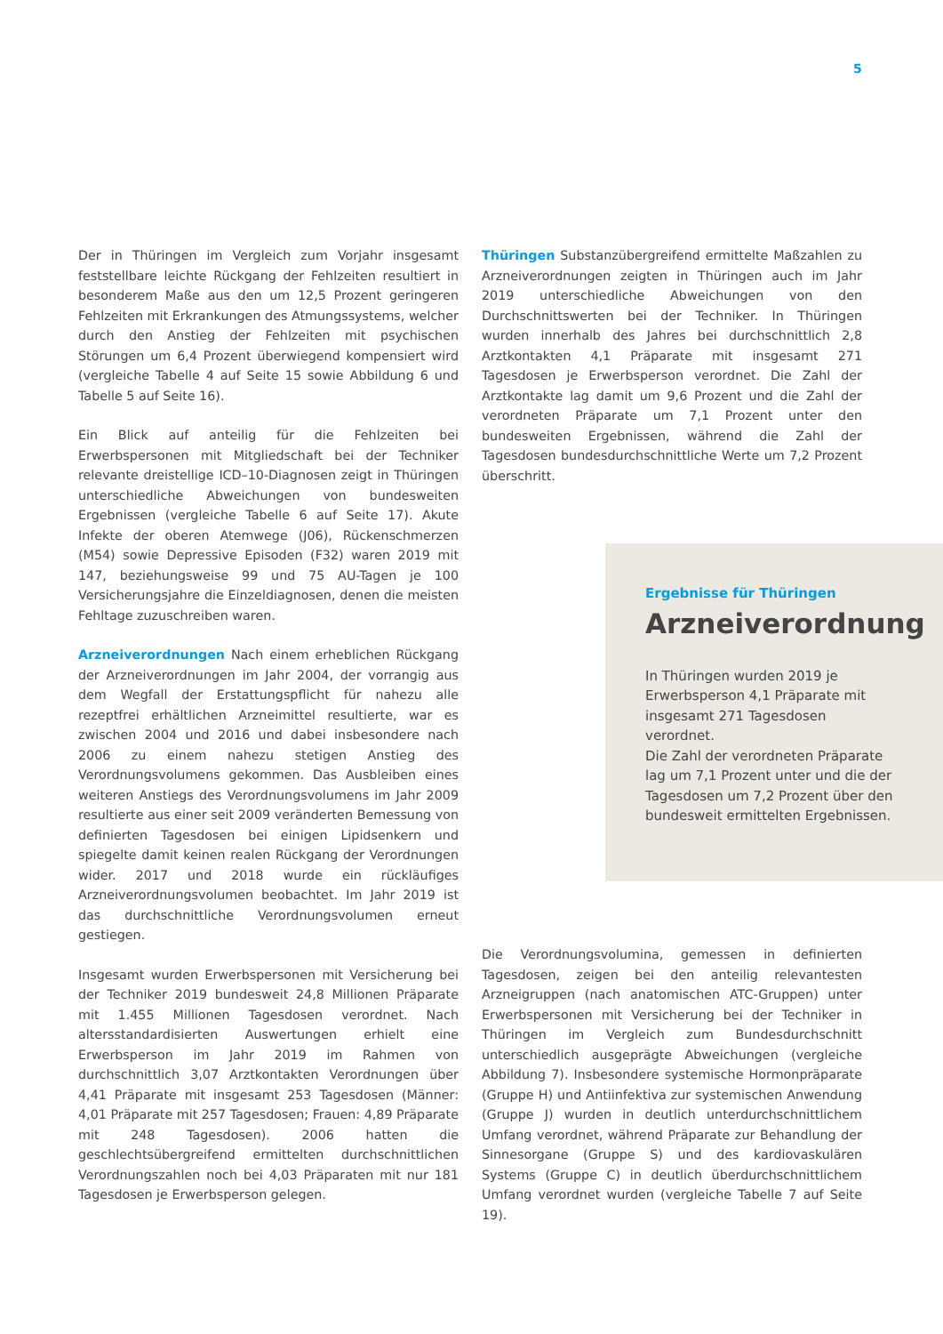5
Der in Thüringen im Vergleich zum Vorjahr insgesamt feststellbare leichte Rückgang der Fehlzeiten resultiert in besonderem Maße aus den um 12,5 Prozent geringeren Fehlzeiten mit Erkrankungen des Atmungssystems, welcher durch den Anstieg der Fehlzeiten mit psychischen Störungen um 6,4 Prozent überwiegend kompensiert wird (vergleiche Tabelle 4 auf Seite 15 sowie Abbildung 6 und Tabelle 5 auf Seite 16).
Ein Blick auf anteilig für die Fehlzeiten bei Erwerbspersonen mit Mitgliedschaft bei der Techniker relevante dreistellige ICD–10-Diagnosen zeigt in Thüringen unterschiedliche Abweichungen von bundesweiten Ergebnissen (vergleiche Tabelle 6 auf Seite 17). Akute Infekte der oberen Atemwege (J06), Rückenschmerzen (M54) sowie Depressive Episoden (F32) waren 2019 mit 147, beziehungsweise 99 und 75 AU-Tagen je 100 Versicherungsjahre die Einzeldiagnosen, denen die meisten Fehltage zuzuschreiben waren.
Arzneiverordnungen Nach einem erheblichen Rückgang der Arzneiverordnungen im Jahr 2004, der vorrangig aus dem Wegfall der Erstattungspflicht für nahezu alle rezeptfrei erhältlichen Arzneimittel resultierte, war es zwischen 2004 und 2016 und dabei insbesondere nach 2006 zu einem nahezu stetigen Anstieg des Verordnungsvolumens gekommen. Das Ausbleiben eines weiteren Anstiegs des Verordnungsvolumens im Jahr 2009 resultierte aus einer seit 2009 veränderten Bemessung von definierten Tagesdosen bei einigen Lipidsenkern und spiegelte damit keinen realen Rückgang der Verordnungen wider. 2017 und 2018 wurde ein rückläufiges Arzneiverordnungsvolumen beobachtet. Im Jahr 2019 ist das durchschnittliche Verordnungsvolumen erneut gestiegen.
Insgesamt wurden Erwerbspersonen mit Versicherung bei der Techniker 2019 bundesweit 24,8 Millionen Präparate mit 1.455 Millionen Tagesdosen verordnet. Nach altersstandardisierten Auswertungen erhielt eine Erwerbsperson im Jahr 2019 im Rahmen von durchschnittlich 3,07 Arztkontakten Verordnungen über 4,41 Präparate mit insgesamt 253 Tagesdosen (Männer: 4,01 Präparate mit 257 Tagesdosen; Frauen: 4,89 Präparate mit 248 Tagesdosen). 2006 hatten die geschlechtsübergreifend ermittelten durchschnittlichen Verordnungszahlen noch bei 4,03 Präparaten mit nur 181 Tagesdosen je Erwerbsperson gelegen.
Thüringen Substanzübergreifend ermittelte Maßzahlen zu Arzneiverordnungen zeigten in Thüringen auch im Jahr 2019 unterschiedliche Abweichungen von den Durchschnittswerten bei der Techniker. In Thüringen wurden innerhalb des Jahres bei durchschnittlich 2,8 Arztkontakten 4,1 Präparate mit insgesamt 271 Tagesdosen je Erwerbsperson verordnet. Die Zahl der Arztkontakte lag damit um 9,6 Prozent und die Zahl der verordneten Präparate um 7,1 Prozent unter den bundesweiten Ergebnissen, während die Zahl der Tagesdosen bundesdurchschnittliche Werte um 7,2 Prozent überschritt.
Ergebnisse für Thüringen
Arzneiverordnung
In Thüringen wurden 2019 je Erwerbsperson 4,1 Präparate mit insgesamt 271 Tagesdosen verordnet.
Die Zahl der verordneten Präparate lag um 7,1 Prozent unter und die der Tagesdosen um 7,2 Prozent über den bundesweit ermittelten Ergebnissen.
Die Verordnungsvolumina, gemessen in definierten Tagesdosen, zeigen bei den anteilig relevantesten Arzneigruppen (nach anatomischen ATC-Gruppen) unter Erwerbspersonen mit Versicherung bei der Techniker in Thüringen im Vergleich zum Bundesdurchschnitt unterschiedlich ausgeprägte Abweichungen (vergleiche Abbildung 7). Insbesondere systemische Hormonpräparate (Gruppe H) und Antiinfektiva zur systemischen Anwendung (Gruppe J) wurden in deutlich unterdurchschnittlichem Umfang verordnet, während Präparate zur Behandlung der Sinnesorgane (Gruppe S) und des kardiovaskulären Systems (Gruppe C) in deutlich überdurchschnittlichem Umfang verordnet wurden (vergleiche Tabelle 7 auf Seite 19).